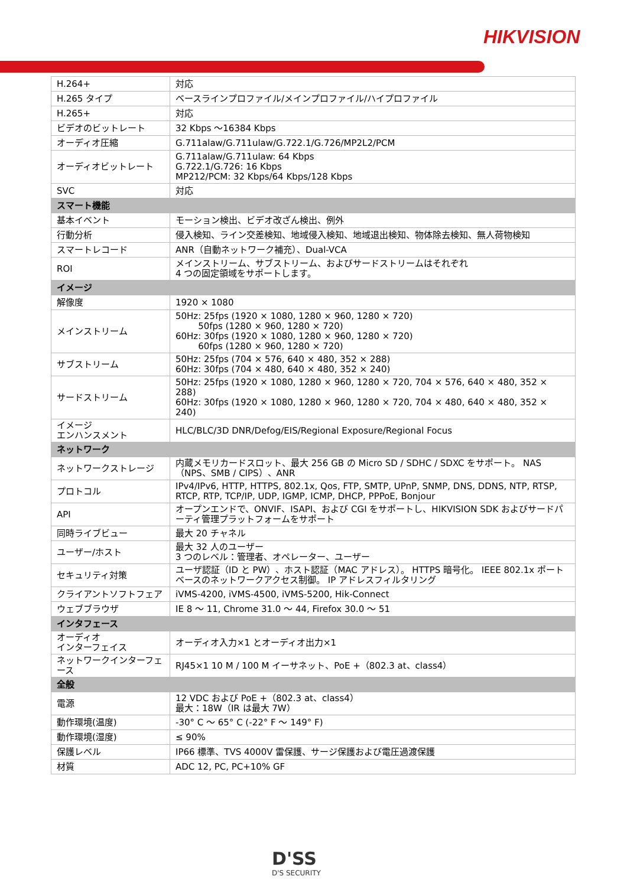HIKVISION
| H.264+ | 対応 |
| H.265 タイプ | ベースラインプロファイル/メインプロファイル/ハイプロファイル |
| H.265+ | 対応 |
| ビデオのビットレート | 32 Kbps ～16384 Kbps |
| オーディオ圧縮 | G.711alaw/G.711ulaw/G.722.1/G.726/MP2L2/PCM |
| オーディオビットレート | G.711alaw/G.711ulaw: 64 Kbps G.722.1/G.726: 16 Kbps MP212/PCM: 32 Kbps/64 Kbps/128 Kbps |
| SVC | 対応 |
| スマート機能 | |
| 基本イベント | モーション検出、ビデオ改ざん検出、例外 |
| 行動分析 | 侵入検知、ライン交差検知、地域侵入検知、地域退出検知、物体除去検知、無人荷物検知 |
| スマートレコード | ANR（自動ネットワーク補充）、Dual-VCA |
| ROI | メインストリーム、サブストリーム、およびサードストリームはそれぞれ 4 つの固定領域をサポートします。 |
| イメージ | |
| 解像度 | 1920 × 1080 |
| メインストリーム | 50Hz: 25fps (1920 × 1080, 1280 × 960, 1280 × 720) 50fps (1280 × 960, 1280 × 720) 60Hz: 30fps (1920 × 1080, 1280 × 960, 1280 × 720) 60fps (1280 × 960, 1280 × 720) |
| サブストリーム | 50Hz: 25fps (704 × 576, 640 × 480, 352 × 288) 60Hz: 30fps (704 × 480, 640 × 480, 352 × 240) |
| サードストリーム | 50Hz: 25fps (1920 × 1080, 1280 × 960, 1280 × 720, 704 × 576, 640 × 480, 352 × 288) 60Hz: 30fps (1920 × 1080, 1280 × 960, 1280 × 720, 704 × 480, 640 × 480, 352 × 240) |
| イメージ エンハンスメント | HLC/BLC/3D DNR/Defog/EIS/Regional Exposure/Regional Focus |
| ネットワーク | |
| ネットワークストレージ | 内蔵メモリカードスロット、最大 256 GB の Micro SD / SDHC / SDXC をサポート。 NAS（NPS、SMB / CIPS）、ANR |
| プロトコル | IPv4/IPv6, HTTP, HTTPS, 802.1x, Qos, FTP, SMTP, UPnP, SNMP, DNS, DDNS, NTP, RTSP, RTCP, RTP, TCP/IP, UDP, IGMP, ICMP, DHCP, PPPoE, Bonjour |
| API | オープンエンドで、ONVIF、ISAPI、および CGI をサポートし、HIKVISION SDK およびサードパーティ管理プラットフォームをサポート |
| 同時ライブビュー | 最大 20 チャネル |
| ユーザー/ホスト | 最大 32 人のユーザー 3 つのレベル：管理者、オペレーター、ユーザー |
| セキュリティ対策 | ユーザ認証（ID と PW）、ホスト認証（MAC アドレス）。 HTTPS 暗号化。 IEEE 802.1x ポートベースのネットワークアクセス制御。 IP アドレスフィルタリング |
| クライアントソフトフェア | iVMS-4200, iVMS-4500, iVMS-5200, Hik-Connect |
| ウェブブラウザ | IE 8 ～ 11, Chrome 31.0 ～ 44, Firefox 30.0 ～ 51 |
| インタフェース | |
| オーディオ インターフェイス | オーディオ入力×1 とオーディオ出力×1 |
| ネットワークインターフェース | RJ45×1 10 M / 100 M イーサネット、PoE +（802.3 at、class4） |
| 全般 | |
| 電源 | 12 VDC および PoE +（802.3 at、class4） 最大：18W（IR は最大 7W） |
| 動作環境(温度) | -30° C ～ 65° C (-22° F ～ 149° F) |
| 動作環境(湿度) | ≤ 90% |
| 保護レベル | IP66 標準、TVS 4000V 雷保護、サージ保護および電圧過渡保護 |
| 材質 | ADC 12, PC, PC+10% GF |
D'SS
D'S SECURITY